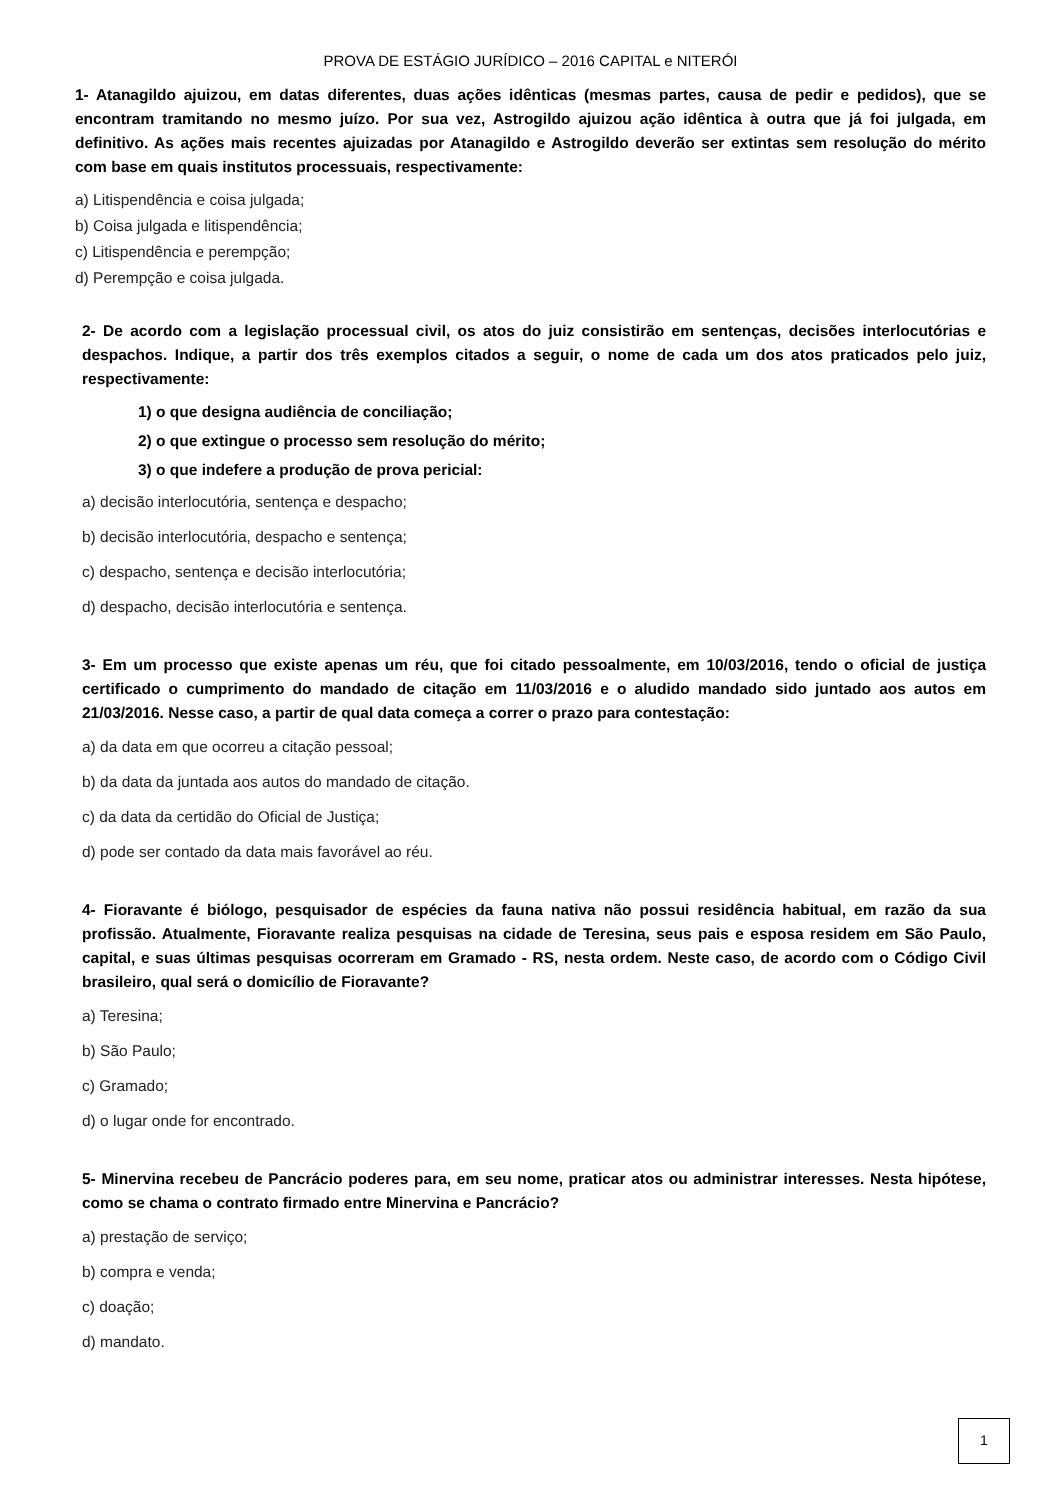PROVA DE ESTÁGIO JURÍDICO – 2016 CAPITAL e NITERÓI
1- Atanagildo ajuizou, em datas diferentes, duas ações idênticas (mesmas partes, causa de pedir e pedidos), que se encontram tramitando no mesmo juízo. Por sua vez, Astrogildo ajuizou ação idêntica à outra que já foi julgada, em definitivo. As ações mais recentes ajuizadas por Atanagildo e Astrogildo deverão ser extintas sem resolução do mérito com base em quais institutos processuais, respectivamente:
a) Litispendência e coisa julgada;
b) Coisa julgada e litispendência;
c) Litispendência e perempção;
d) Perempção e coisa julgada.
2- De acordo com a legislação processual civil, os atos do juiz consistirão em sentenças, decisões interlocutórias e despachos. Indique, a partir dos três exemplos citados a seguir, o nome de cada um dos atos praticados pelo juiz, respectivamente:
1) o que designa audiência de conciliação;
2) o que extingue o processo sem resolução do mérito;
3) o que indefere a produção de prova pericial:
a) decisão interlocutória, sentença e despacho;
b) decisão interlocutória, despacho e sentença;
c) despacho, sentença e decisão interlocutória;
d) despacho, decisão interlocutória e sentença.
3- Em um processo que existe apenas um réu, que foi citado pessoalmente, em 10/03/2016, tendo o oficial de justiça certificado o cumprimento do mandado de citação em 11/03/2016 e o aludido mandado sido juntado aos autos em 21/03/2016. Nesse caso, a partir de qual data começa a correr o prazo para contestação:
a) da data em que ocorreu a citação pessoal;
b) da data da juntada aos autos do mandado de citação.
c) da data da certidão do Oficial de Justiça;
d) pode ser contado da data mais favorável ao réu.
4- Fioravante é biólogo, pesquisador de espécies da fauna nativa não possui residência habitual, em razão da sua profissão. Atualmente, Fioravante realiza pesquisas na cidade de Teresina, seus pais e esposa residem em São Paulo, capital, e suas últimas pesquisas ocorreram em Gramado - RS, nesta ordem. Neste caso, de acordo com o Código Civil brasileiro, qual será o domicílio de Fioravante?
a) Teresina;
b) São Paulo;
c) Gramado;
d) o lugar onde for encontrado.
5- Minervina recebeu de Pancrácio poderes para, em seu nome, praticar atos ou administrar interesses. Nesta hipótese, como se chama o contrato firmado entre Minervina e Pancrácio?
a) prestação de serviço;
b) compra e venda;
c) doação;
d) mandato.
1